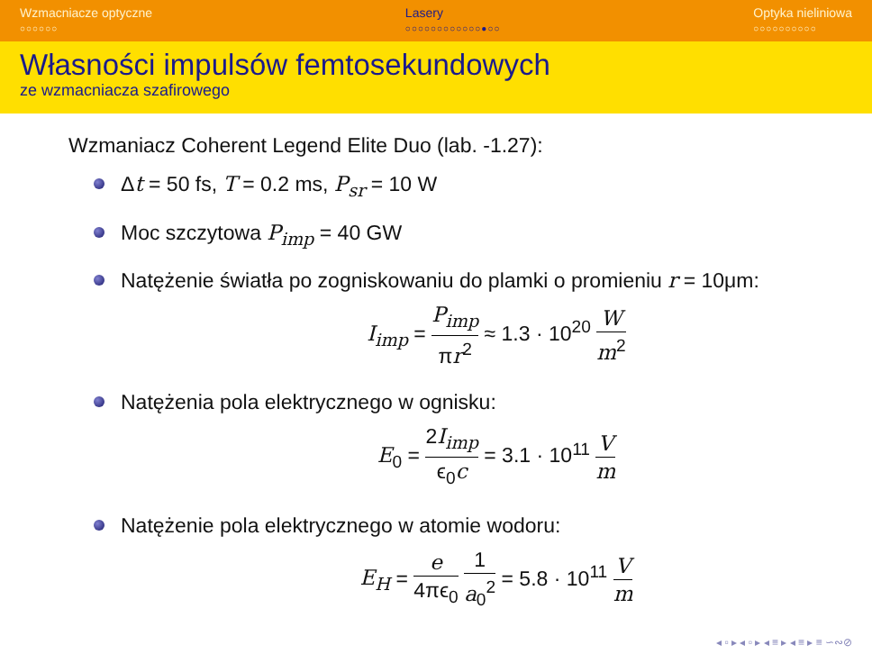Wzmacniacze optyczne
○○○○○○
Lasery
○○○○○○○○○○○○●○○
Optyka nieliniowa
○○○○○○○○○○
Własności impulsów femtosekundowych
ze wzmacniacza szafirowego
Wzmaniacz Coherent Legend Elite Duo (lab. -1.27):
Δt = 50 fs, T = 0.2 ms, P<sub>sr</sub> = 10 W
Moc szczytowa P<sub>imp</sub> = 40 GW
Natężenie światła po zogniskowaniu do plamki o promieniu r = 10μm:
I<sub>imp</sub> = P<sub>imp</sub> πr<sup>2</sup> ≈ 1.3 · 10<sup>20</sup> W m<sup>2</sup>
Natężenia pola elektrycznego w ognisku:
E<sub>0</sub> = 2I<sub>imp</sub> ϵ<sub>0</sub>c = 3.1 · 10<sup>11</sup> V m
Natężenie pola elektrycznego w atomie wodoru:
E<sub>H</sub> = e 4πϵ<sub>0</sub> 1 a<sub>0</sub><sup>2</sup> = 5.8 · 10<sup>11</sup> V m
◂ ▫ ▸ ◂ ▫ ▸ ◂ ≡ ▸ ◂ ≡ ▸ ≡ ∽∾⊘